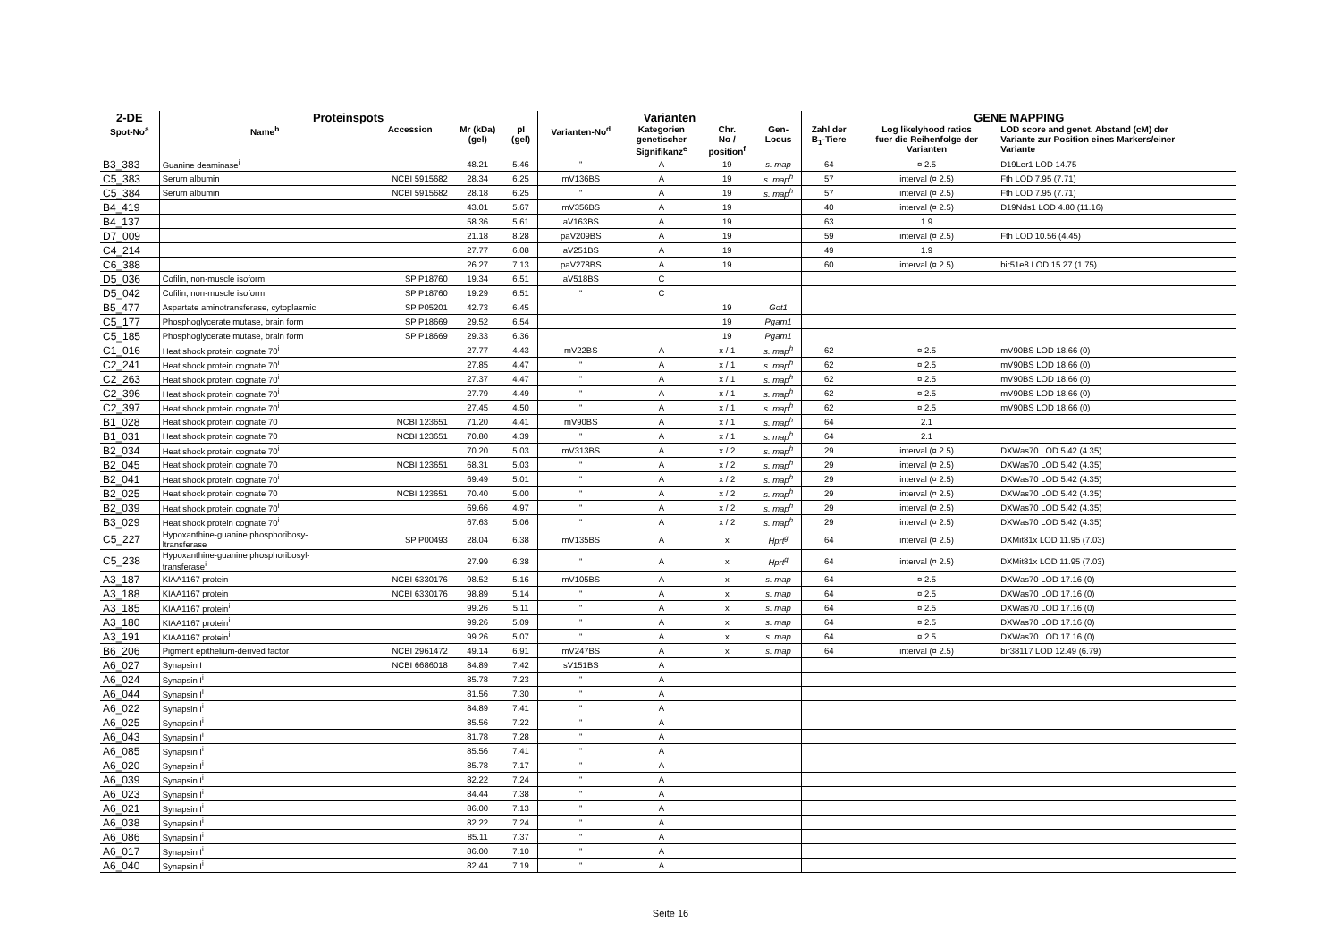| 2-DE | Proteinspots | | | | Varianten | | | | GENE MAPPING | | |
| --- | --- | --- | --- | --- | --- | --- | --- | --- | --- | --- | --- |
| Spot-No<sup>a</sup> | Name<sup>b</sup> | Accession | Mr (kDa) (gel) | pI (gel) | Varianten-No<sup>d</sup> | Kategorien genetischer Signifikanz<sup>e</sup> | Chr. No / position<sup>f</sup> | Gen- Locus | Zahl der B<sub>1</sub>-Tiere | Log likelyhood ratios fuer die Reihenfolge der Varianten | LOD score and genet. Abstand (cM) der Variante zur Position eines Markers/einer Variante |
| B3_383 | Guanine deaminase<sup>i</sup> | | 48.21 | 5.46 | " | A | 19 | s. map | 64 | ¤ 2.5 | D19Ler1 LOD 14.75 |
| C5_383 | Serum albumin | NCBI 5915682 | 28.34 | 6.25 | mV136BS | A | 19 | s. map<sup>h</sup> | 57 | interval (¤ 2.5) | Fth LOD 7.95 (7.71) |
| C5_384 | Serum albumin | NCBI 5915682 | 28.18 | 6.25 | " | A | 19 | s. map<sup>h</sup> | 57 | interval (¤ 2.5) | Fth LOD 7.95 (7.71) |
| B4_419 | | | 43.01 | 5.67 | mV356BS | A | 19 | | 40 | interval (¤ 2.5) | D19Nds1 LOD 4.80 (11.16) |
| B4_137 | | | 58.36 | 5.61 | aV163BS | A | 19 | | 63 | 1.9 | |
| D7_009 | | | 21.18 | 8.28 | paV209BS | A | 19 | | 59 | interval (¤ 2.5) | Fth LOD 10.56 (4.45) |
| C4_214 | | | 27.77 | 6.08 | aV251BS | A | 19 | | 49 | 1.9 | |
| C6_388 | | | 26.27 | 7.13 | paV278BS | A | 19 | | 60 | interval (¤ 2.5) | bir51e8 LOD 15.27 (1.75) |
| D5_036 | Cofilin, non-muscle isoform | SP P18760 | 19.34 | 6.51 | aV518BS | C | | | | | |
| D5_042 | Cofilin, non-muscle isoform | SP P18760 | 19.29 | 6.51 | " | C | | | | | |
| B5_477 | Aspartate aminotransferase, cytoplasmic | SP P05201 | 42.73 | 6.45 | | | 19 | Got1 | | | |
| C5_177 | Phosphoglycerate mutase, brain form | SP P18669 | 29.52 | 6.54 | | | 19 | Pgam1 | | | |
| C5_185 | Phosphoglycerate mutase, brain form | SP P18669 | 29.33 | 6.36 | | | 19 | Pgam1 | | | |
| C1_016 | Heat shock protein cognate 70<sup>i</sup> | | 27.77 | 4.43 | mV22BS | A | x / 1 | s. map<sup>h</sup> | 62 | ¤ 2.5 | mV90BS LOD 18.66 (0) |
| C2_241 | Heat shock protein cognate 70<sup>i</sup> | | 27.85 | 4.47 | " | A | x / 1 | s. map<sup>h</sup> | 62 | ¤ 2.5 | mV90BS LOD 18.66 (0) |
| C2_263 | Heat shock protein cognate 70<sup>i</sup> | | 27.37 | 4.47 | " | A | x / 1 | s. map<sup>h</sup> | 62 | ¤ 2.5 | mV90BS LOD 18.66 (0) |
| C2_396 | Heat shock protein cognate 70<sup>i</sup> | | 27.79 | 4.49 | " | A | x / 1 | s. map<sup>h</sup> | 62 | ¤ 2.5 | mV90BS LOD 18.66 (0) |
| C2_397 | Heat shock protein cognate 70<sup>i</sup> | | 27.45 | 4.50 | " | A | x / 1 | s. map<sup>h</sup> | 62 | ¤ 2.5 | mV90BS LOD 18.66 (0) |
| B1_028 | Heat shock protein cognate 70 | NCBI 123651 | 71.20 | 4.41 | mV90BS | A | x / 1 | s. map<sup>h</sup> | 64 | 2.1 | |
| B1_031 | Heat shock protein cognate 70 | NCBI 123651 | 70.80 | 4.39 | " | A | x / 1 | s. map<sup>h</sup> | 64 | 2.1 | |
| B2_034 | Heat shock protein cognate 70<sup>i</sup> | | 70.20 | 5.03 | mV313BS | A | x / 2 | s. map<sup>h</sup> | 29 | interval (¤ 2.5) | DXWas70 LOD 5.42 (4.35) |
| B2_045 | Heat shock protein cognate 70 | NCBI 123651 | 68.31 | 5.03 | " | A | x / 2 | s. map<sup>h</sup> | 29 | interval (¤ 2.5) | DXWas70 LOD 5.42 (4.35) |
| B2_041 | Heat shock protein cognate 70<sup>i</sup> | | 69.49 | 5.01 | " | A | x / 2 | s. map<sup>h</sup> | 29 | interval (¤ 2.5) | DXWas70 LOD 5.42 (4.35) |
| B2_025 | Heat shock protein cognate 70 | NCBI 123651 | 70.40 | 5.00 | " | A | x / 2 | s. map<sup>h</sup> | 29 | interval (¤ 2.5) | DXWas70 LOD 5.42 (4.35) |
| B2_039 | Heat shock protein cognate 70<sup>i</sup> | | 69.66 | 4.97 | " | A | x / 2 | s. map<sup>h</sup> | 29 | interval (¤ 2.5) | DXWas70 LOD 5.42 (4.35) |
| B3_029 | Heat shock protein cognate 70<sup>i</sup> | | 67.63 | 5.06 | " | A | x / 2 | s. map<sup>h</sup> | 29 | interval (¤ 2.5) | DXWas70 LOD 5.42 (4.35) |
| C5_227 | Hypoxanthine-guanine phosphoribosy- ltransferase | SP P00493 | 28.04 | 6.38 | mV135BS | A | x | Hprt<sup>g</sup> | 64 | interval (¤ 2.5) | DXMit81x LOD 11.95 (7.03) |
| C5_238 | Hypoxanthine-guanine phosphoribosyl- transferase<sup>i</sup> | | 27.99 | 6.38 | " | A | x | Hprt<sup>g</sup> | 64 | interval (¤ 2.5) | DXMit81x LOD 11.95 (7.03) |
| A3_187 | KIAA1167 protein | NCBI 6330176 | 98.52 | 5.16 | mV105BS | A | x | s. map | 64 | ¤ 2.5 | DXWas70 LOD 17.16 (0) |
| A3_188 | KIAA1167 protein | NCBI 6330176 | 98.89 | 5.14 | " | A | x | s. map | 64 | ¤ 2.5 | DXWas70 LOD 17.16 (0) |
| A3_185 | KIAA1167 protein<sup>i</sup> | | 99.26 | 5.11 | " | A | x | s. map | 64 | ¤ 2.5 | DXWas70 LOD 17.16 (0) |
| A3_180 | KIAA1167 protein<sup>i</sup> | | 99.26 | 5.09 | " | A | x | s. map | 64 | ¤ 2.5 | DXWas70 LOD 17.16 (0) |
| A3_191 | KIAA1167 protein<sup>i</sup> | | 99.26 | 5.07 | " | A | x | s. map | 64 | ¤ 2.5 | DXWas70 LOD 17.16 (0) |
| B6_206 | Pigment epithelium-derived factor | NCBI 2961472 | 49.14 | 6.91 | mV247BS | A | x | s. map | 64 | interval (¤ 2.5) | bir38117 LOD 12.49 (6.79) |
| A6_027 | Synapsin I | NCBI 6686018 | 84.89 | 7.42 | sV151BS | A | | | | | |
| A6_024 | Synapsin I<sup>i</sup> | | 85.78 | 7.23 | " | A | | | | | |
| A6_044 | Synapsin I<sup>i</sup> | | 81.56 | 7.30 | " | A | | | | | |
| A6_022 | Synapsin I<sup>i</sup> | | 84.89 | 7.41 | " | A | | | | | |
| A6_025 | Synapsin I<sup>i</sup> | | 85.56 | 7.22 | " | A | | | | | |
| A6_043 | Synapsin I<sup>i</sup> | | 81.78 | 7.28 | " | A | | | | | |
| A6_085 | Synapsin I<sup>i</sup> | | 85.56 | 7.41 | " | A | | | | | |
| A6_020 | Synapsin I<sup>i</sup> | | 85.78 | 7.17 | " | A | | | | | |
| A6_039 | Synapsin I<sup>i</sup> | | 82.22 | 7.24 | " | A | | | | | |
| A6_023 | Synapsin I<sup>i</sup> | | 84.44 | 7.38 | " | A | | | | | |
| A6_021 | Synapsin I<sup>i</sup> | | 86.00 | 7.13 | " | A | | | | | |
| A6_038 | Synapsin I<sup>i</sup> | | 82.22 | 7.24 | " | A | | | | | |
| A6_086 | Synapsin I<sup>i</sup> | | 85.11 | 7.37 | " | A | | | | | |
| A6_017 | Synapsin I<sup>i</sup> | | 86.00 | 7.10 | " | A | | | | | |
| A6_040 | Synapsin I<sup>i</sup> | | 82.44 | 7.19 | " | A | | | | | |
Seite 16